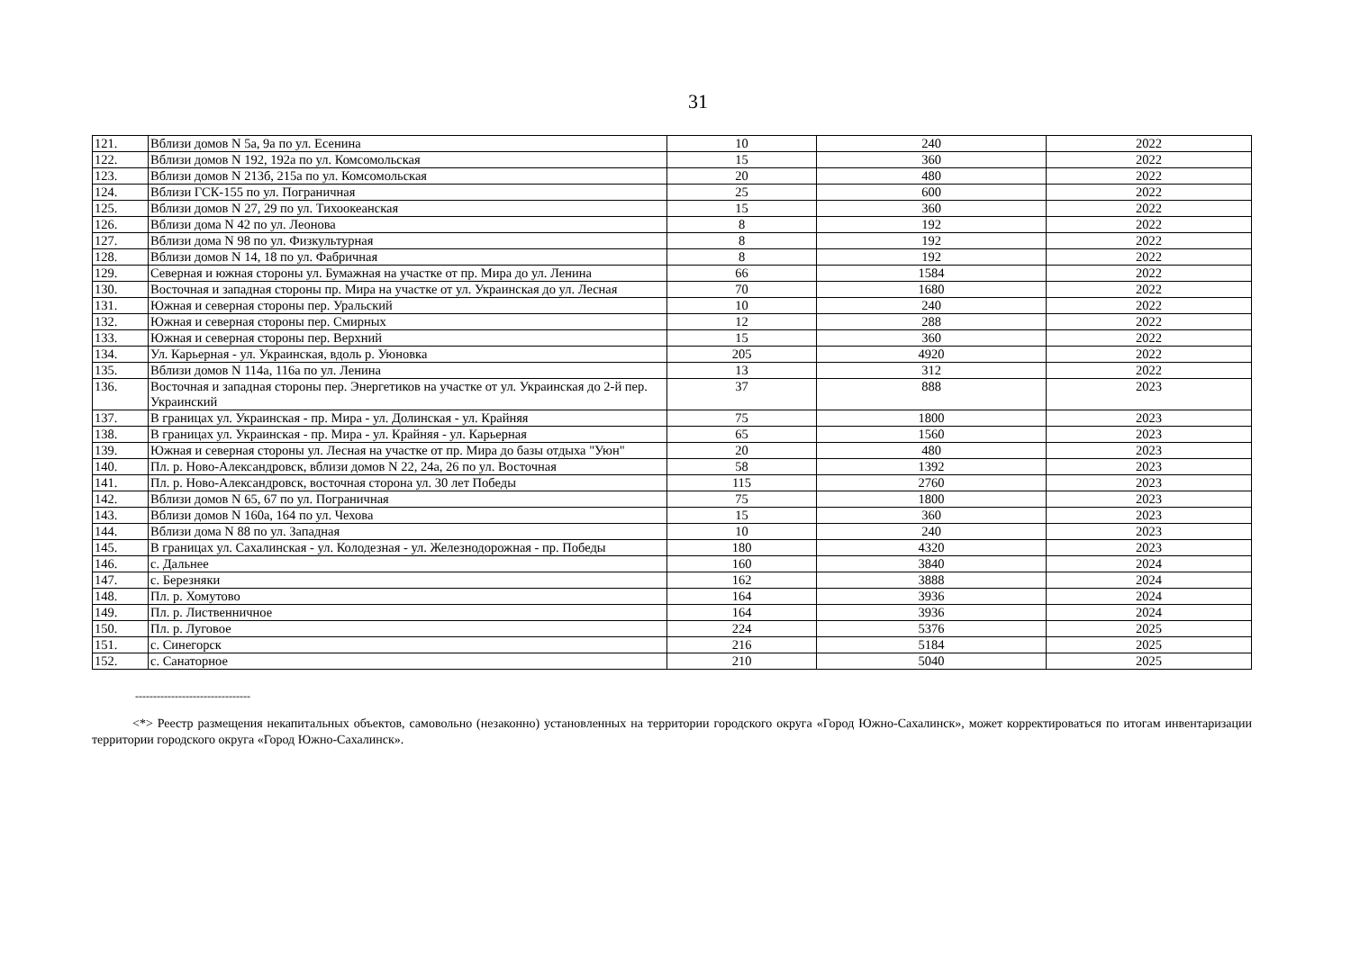31
| 121. | Вблизи домов N 5а, 9а по ул. Есенина | 10 | 240 | 2022 |
| 122. | Вблизи домов N 192, 192а по ул. Комсомольская | 15 | 360 | 2022 |
| 123. | Вблизи домов N 213б, 215а по ул. Комсомольская | 20 | 480 | 2022 |
| 124. | Вблизи ГСК-155 по ул. Пограничная | 25 | 600 | 2022 |
| 125. | Вблизи домов N 27, 29 по ул. Тихоокеанская | 15 | 360 | 2022 |
| 126. | Вблизи дома N 42 по ул. Леонова | 8 | 192 | 2022 |
| 127. | Вблизи дома N 98 по ул. Физкультурная | 8 | 192 | 2022 |
| 128. | Вблизи домов N 14, 18 по ул. Фабричная | 8 | 192 | 2022 |
| 129. | Северная и южная стороны ул. Бумажная на участке от пр. Мира до ул. Ленина | 66 | 1584 | 2022 |
| 130. | Восточная и западная стороны пр. Мира на участке от ул. Украинская до ул. Лесная | 70 | 1680 | 2022 |
| 131. | Южная и северная стороны пер. Уральский | 10 | 240 | 2022 |
| 132. | Южная и северная стороны пер. Смирных | 12 | 288 | 2022 |
| 133. | Южная и северная стороны пер. Верхний | 15 | 360 | 2022 |
| 134. | Ул. Карьерная - ул. Украинская, вдоль р. Уюновка | 205 | 4920 | 2022 |
| 135. | Вблизи домов N 114а, 116а по ул. Ленина | 13 | 312 | 2022 |
| 136. | Восточная и западная стороны пер. Энергетиков на участке от ул. Украинская до 2-й пер. Украинский | 37 | 888 | 2023 |
| 137. | В границах ул. Украинская - пр. Мира - ул. Долинская - ул. Крайняя | 75 | 1800 | 2023 |
| 138. | В границах ул. Украинская - пр. Мира - ул. Крайняя - ул. Карьерная | 65 | 1560 | 2023 |
| 139. | Южная и северная стороны ул. Лесная на участке от пр. Мира до базы отдыха "Уюн" | 20 | 480 | 2023 |
| 140. | Пл. р. Ново-Александровск, вблизи домов N 22, 24а, 26 по ул. Восточная | 58 | 1392 | 2023 |
| 141. | Пл. р. Ново-Александровск, восточная сторона ул. 30 лет Победы | 115 | 2760 | 2023 |
| 142. | Вблизи домов N 65, 67 по ул. Пограничная | 75 | 1800 | 2023 |
| 143. | Вблизи домов N 160а, 164 по ул. Чехова | 15 | 360 | 2023 |
| 144. | Вблизи дома N 88 по ул. Западная | 10 | 240 | 2023 |
| 145. | В границах ул. Сахалинская - ул. Колодезная - ул. Железнодорожная - пр. Победы | 180 | 4320 | 2023 |
| 146. | с. Дальнее | 160 | 3840 | 2024 |
| 147. | с. Березняки | 162 | 3888 | 2024 |
| 148. | Пл. р. Хомутово | 164 | 3936 | 2024 |
| 149. | Пл. р. Лиственничное | 164 | 3936 | 2024 |
| 150. | Пл. р. Луговое | 224 | 5376 | 2025 |
| 151. | с. Синегорск | 216 | 5184 | 2025 |
| 152. | с. Санаторное | 210 | 5040 | 2025 |
--------------------------------
<*> Реестр размещения некапитальных объектов, самовольно (незаконно) установленных на территории городского округа «Город Южно-Сахалинск», может корректироваться по итогам инвентаризации территории городского округа «Город Южно-Сахалинск».